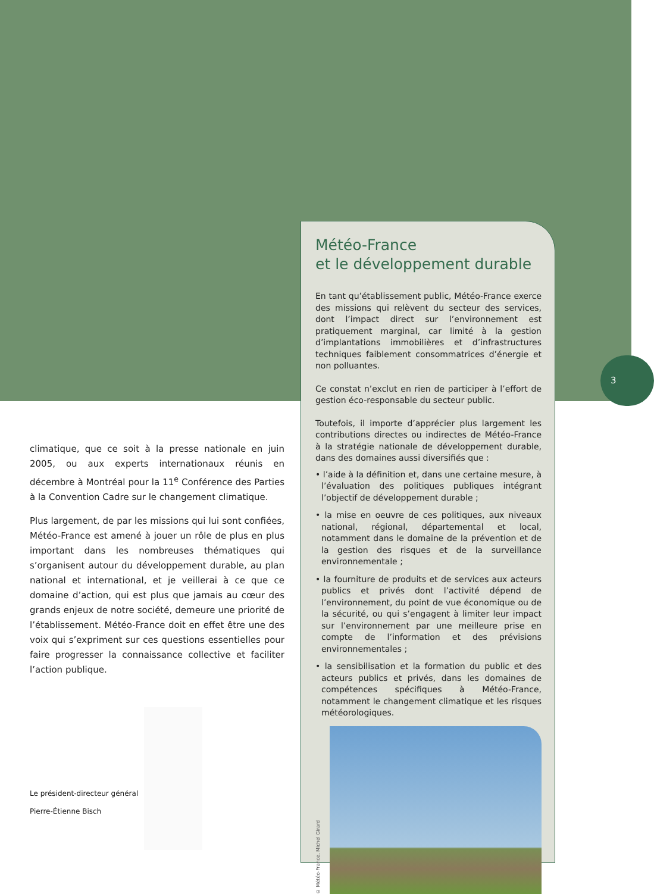3
climatique, que ce soit à la presse nationale en juin 2005, ou aux experts internationaux réunis en décembre à Montréal pour la 11<sup>e</sup> Conférence des Parties à la Convention Cadre sur le changement climatique.
Plus largement, de par les missions qui lui sont confiées, Météo-France est amené à jouer un rôle de plus en plus important dans les nombreuses thématiques qui s’organisent autour du développement durable, au plan national et international, et je veillerai à ce que ce domaine d’action, qui est plus que jamais au cœur des grands enjeux de notre société, demeure une priorité de l’établissement. Météo-France doit en effet être une des voix qui s’expriment sur ces questions essentielles pour faire progresser la connaissance collective et faciliter l’action publique.
Le président-directeur général
Pierre-Étienne Bisch
Météo-France
et le développement durable
En tant qu’établissement public, Météo-France exerce des missions qui relèvent du secteur des services, dont l’impact direct sur l’environnement est pratiquement marginal, car limité à la gestion d’implantations immobilières et d’infrastructures techniques faiblement consommatrices d’énergie et non polluantes.
Ce constat n’exclut en rien de participer à l’effort de gestion éco-responsable du secteur public.
Toutefois, il importe d’apprécier plus largement les contributions directes ou indirectes de Météo-France à la stratégie nationale de développement durable, dans des domaines aussi diversifiés que :
• l’aide à la définition et, dans une certaine mesure, à l’évaluation des politiques publiques intégrant l’objectif de développement durable ;
• la mise en oeuvre de ces politiques, aux niveaux national, régional, départemental et local, notamment dans le domaine de la prévention et de la gestion des risques et de la surveillance environnementale ;
• la fourniture de produits et de services aux acteurs publics et privés dont l’activité dépend de l’environnement, du point de vue économique ou de la sécurité, ou qui s’engagent à limiter leur impact sur l’environnement par une meilleure prise en compte de l’information et des prévisions environnementales ;
• la sensibilisation et la formation du public et des acteurs publics et privés, dans les domaines de compétences spécifiques à Météo-France, notamment le changement climatique et les risques météorologiques.
© Météo-France, Michel Girard